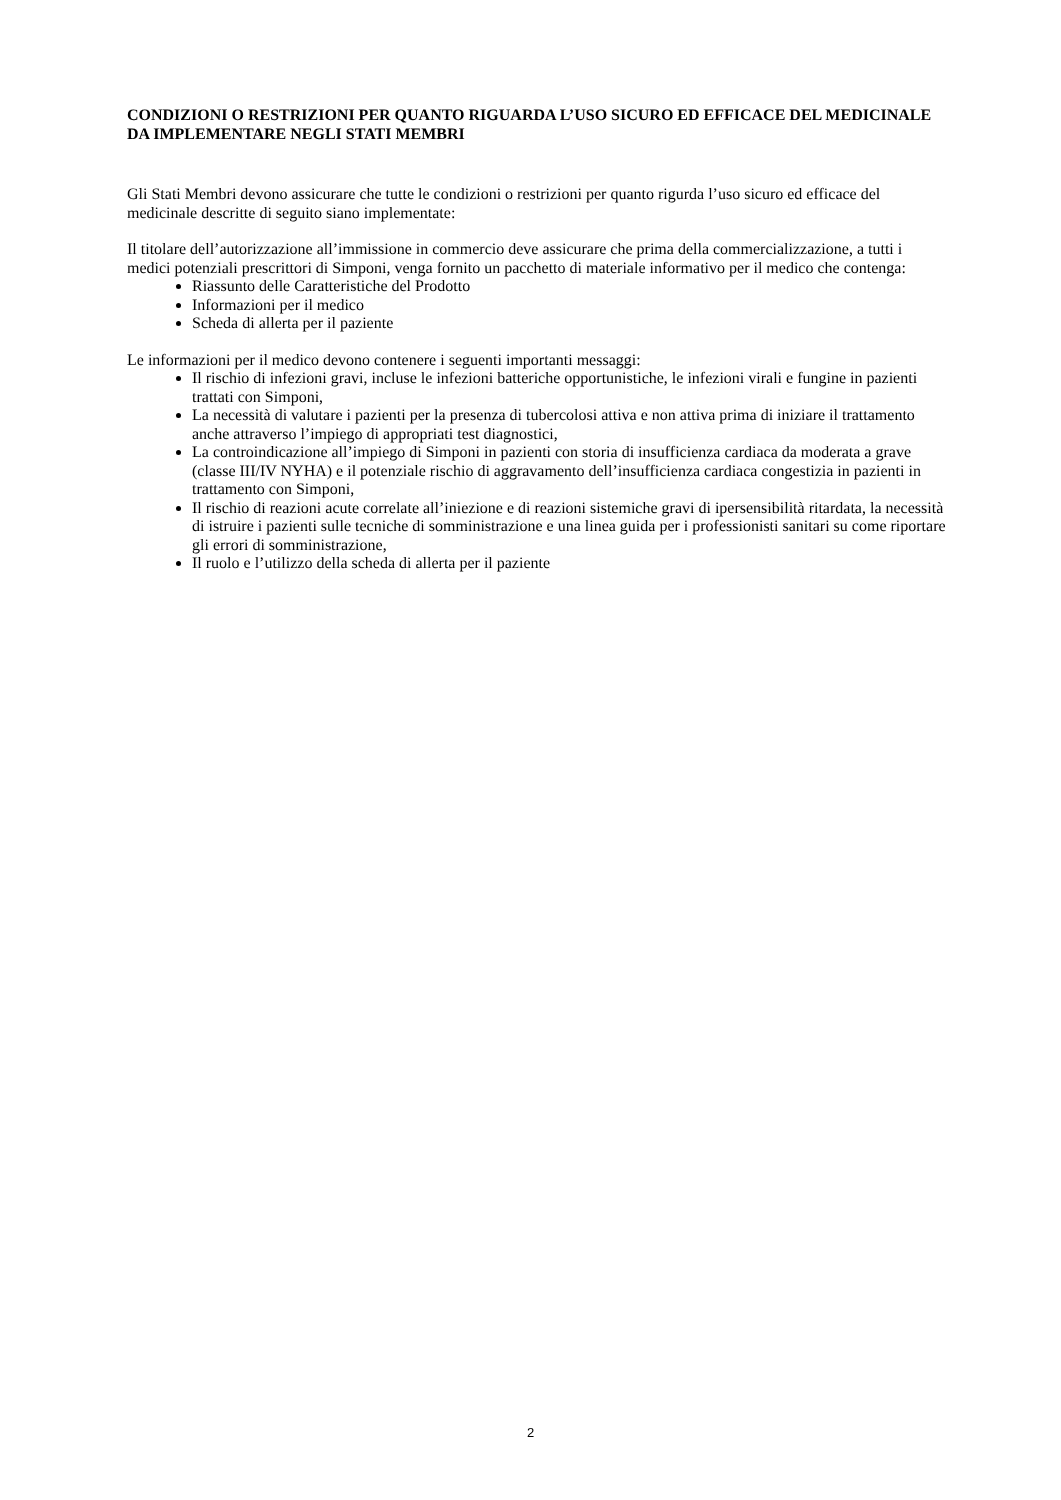CONDIZIONI O RESTRIZIONI PER QUANTO RIGUARDA L’USO SICURO ED EFFICACE DEL MEDICINALE DA IMPLEMENTARE NEGLI STATI MEMBRI
Gli Stati Membri devono assicurare che tutte le condizioni o restrizioni per quanto rigurda l’uso sicuro ed efficace del medicinale descritte di seguito siano implementate:
Il titolare dell’autorizzazione all’immissione in commercio deve assicurare che prima della commercializzazione, a tutti i medici potenziali prescrittori di Simponi, venga fornito un pacchetto di materiale informativo per il medico che contenga:
Riassunto delle Caratteristiche del Prodotto
Informazioni per il medico
Scheda di allerta per il paziente
Le informazioni per il medico devono contenere i seguenti importanti messaggi:
Il rischio di infezioni gravi, incluse le infezioni batteriche opportunistiche, le infezioni virali e fungine in pazienti trattati con Simponi,
La necessità di valutare i pazienti per la presenza di tubercolosi attiva e non attiva prima di iniziare il trattamento anche attraverso l’impiego di appropriati test diagnostici,
La controindicazione all’impiego di Simponi in pazienti con storia di insufficienza cardiaca da moderata a grave (classe III/IV NYHA) e il potenziale rischio di aggravamento dell’insufficienza cardiaca congestizia in pazienti in trattamento con Simponi,
Il rischio di reazioni acute correlate all’iniezione e di reazioni sistemiche gravi di ipersensibilità ritardata, la necessità di istruire i pazienti sulle tecniche di somministrazione e una linea guida per i professionisti sanitari su come riportare gli errori di somministrazione,
Il ruolo e l’utilizzo della scheda di allerta per il paziente
2